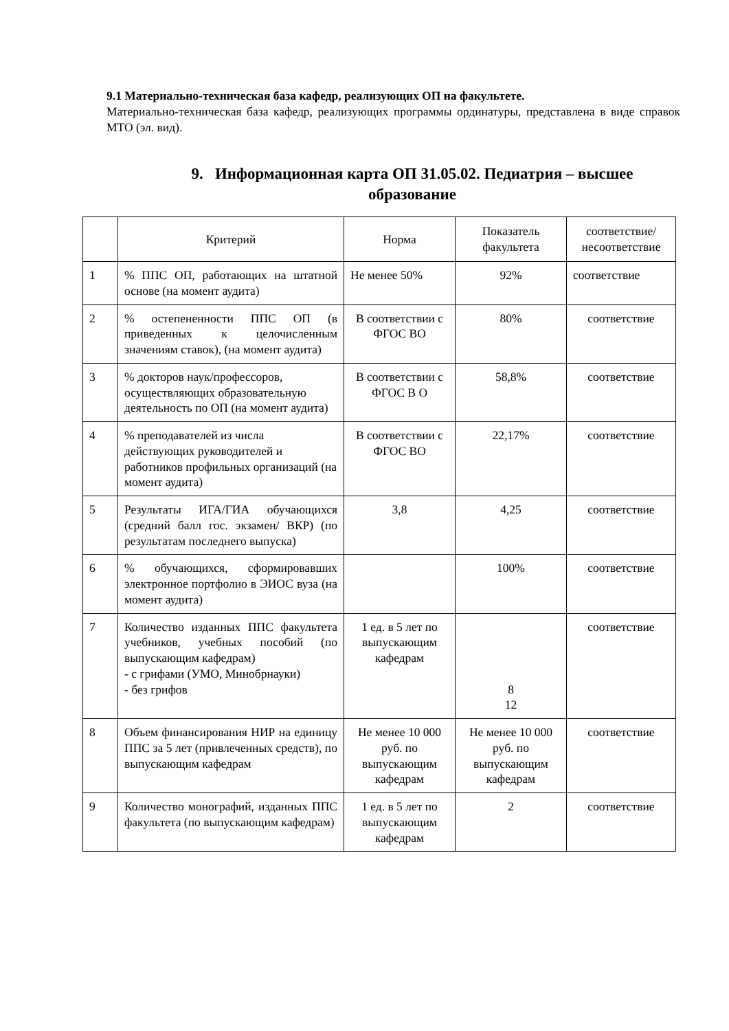9.1 Материально-техническая база кафедр, реализующих ОП на факультете.
Материально-техническая база кафедр, реализующих программы ординатуры, представлена в виде справок МТО (эл. вид).
9. Информационная карта ОП 31.05.02. Педиатрия – высшее образование
| | Критерий | Норма | Показатель факультета | соответствие/ несоответствие |
| --- | --- | --- | --- | --- |
| 1 | % ППС ОП, работающих на штатной основе (на момент аудита) | Не менее 50% | 92% | соответствие |
| 2 | % остепененности ППС ОП (в приведенных к целочисленным значениям ставок), (на момент аудита) | В соответствии с ФГОС ВО | 80% | соответствие |
| 3 | % докторов наук/профессоров, осуществляющих образовательную деятельность по ОП (на момент аудита) | В соответствии с ФГОС В О | 58,8% | соответствие |
| 4 | % преподавателей из числа действующих руководителей и работников профильных организаций (на момент аудита) | В соответствии с ФГОС ВО | 22,17% | соответствие |
| 5 | Результаты ИГА/ГИА обучающихся (средний балл гос. экзамен/ ВКР) (по результатам последнего выпуска) | 3,8 | 4,25 | соответствие |
| 6 | % обучающихся, сформировавших электронное портфолио в ЭИОС вуза (на момент аудита) | | 100% | соответствие |
| 7 | Количество изданных ППС факультета учебников, учебных пособий (по выпускающим кафедрам) - с грифами (УМО, Минобрнауки) - без грифов | 1 ед. в 5 лет по выпускающим кафедрам | 8 12 | соответствие |
| 8 | Объем финансирования НИР на единицу ППС за 5 лет (привлеченных средств), по выпускающим кафедрам | Не менее 10 000 руб. по выпускающим кафедрам | Не менее 10 000 руб. по выпускающим кафедрам | соответствие |
| 9 | Количество монографий, изданных ППС факультета (по выпускающим кафедрам) | 1 ед. в 5 лет по выпускающим кафедрам | 2 | соответствие |